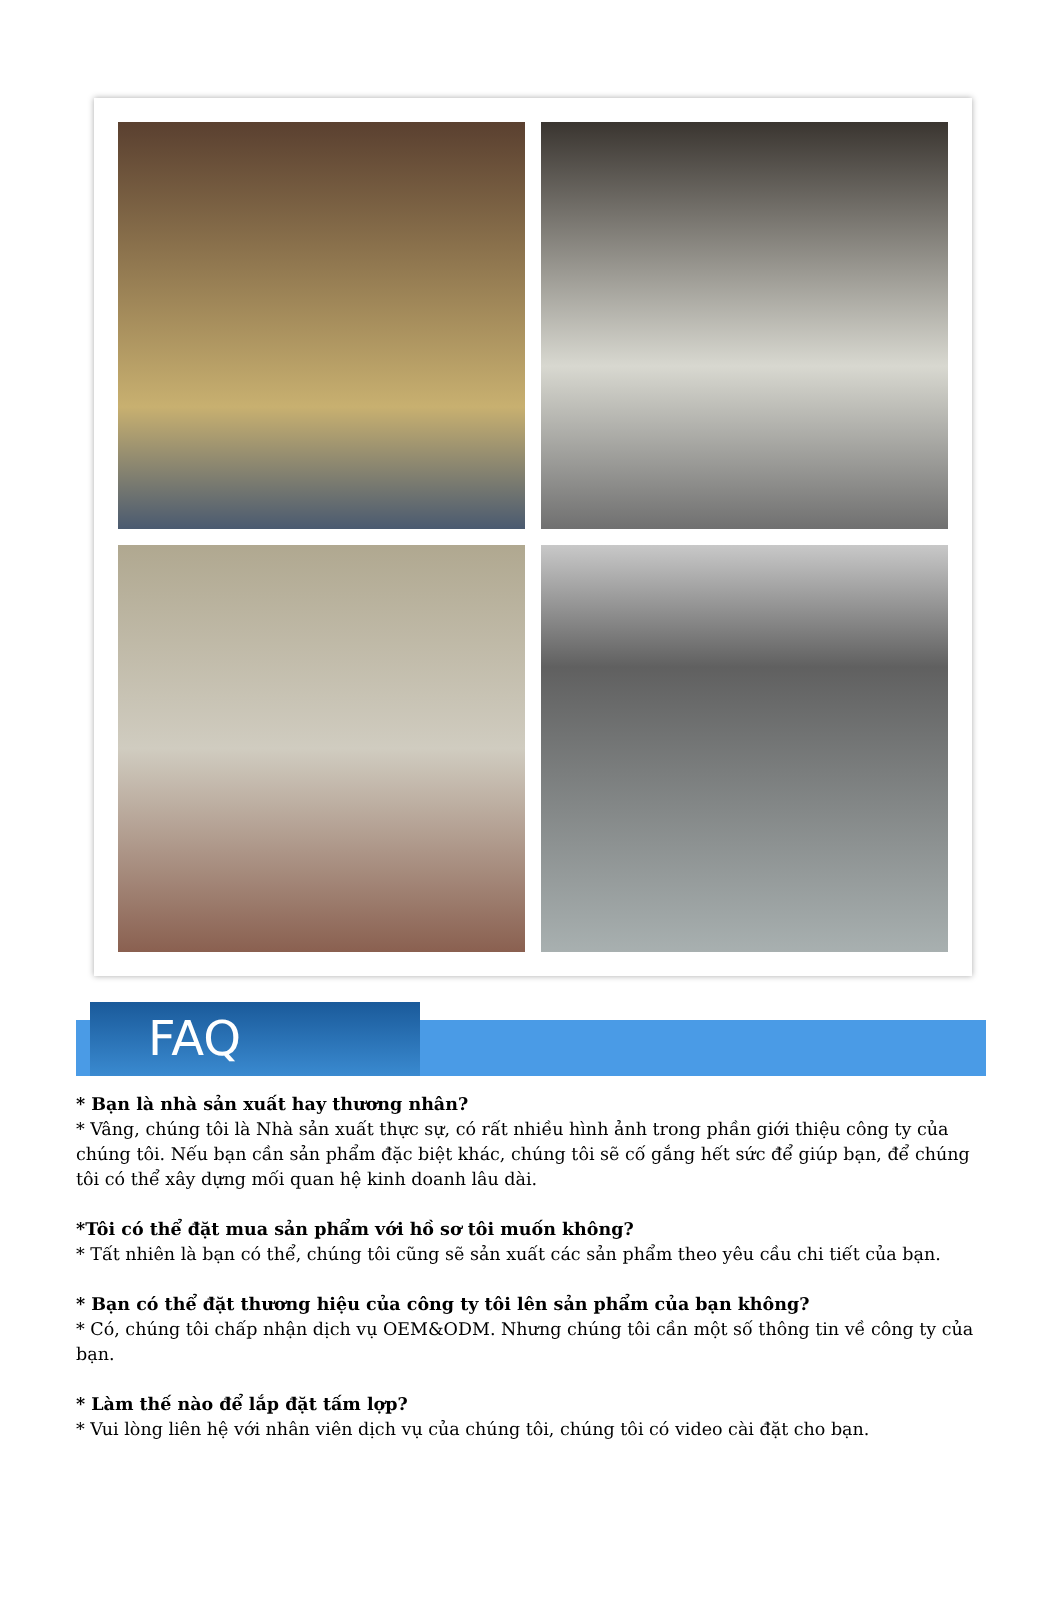FAQ
* Bạn là nhà sản xuất hay thương nhân?
* Vâng, chúng tôi là Nhà sản xuất thực sự, có rất nhiều hình ảnh trong phần giới thiệu công ty của chúng tôi. Nếu bạn cần sản phẩm đặc biệt khác, chúng tôi sẽ cố gắng hết sức để giúp bạn, để chúng tôi có thể xây dựng mối quan hệ kinh doanh lâu dài.
*Tôi có thể đặt mua sản phẩm với hồ sơ tôi muốn không?
* Tất nhiên là bạn có thể, chúng tôi cũng sẽ sản xuất các sản phẩm theo yêu cầu chi tiết của bạn.
* Bạn có thể đặt thương hiệu của công ty tôi lên sản phẩm của bạn không?
* Có, chúng tôi chấp nhận dịch vụ OEM&ODM. Nhưng chúng tôi cần một số thông tin về công ty của bạn.
* Làm thế nào để lắp đặt tấm lợp?
* Vui lòng liên hệ với nhân viên dịch vụ của chúng tôi, chúng tôi có video cài đặt cho bạn.